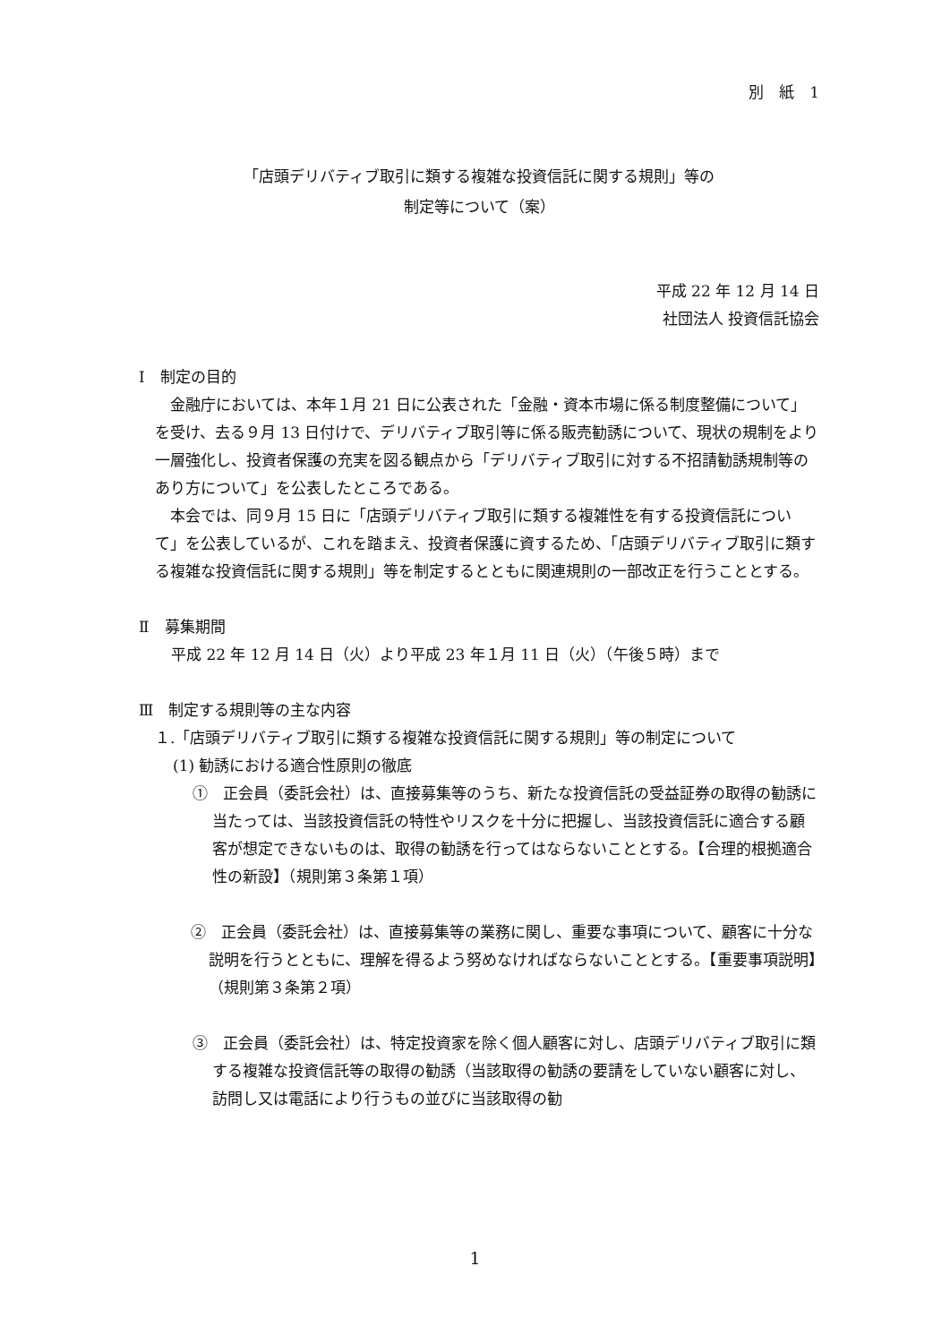別　紙　1
「店頭デリバティブ取引に類する複雑な投資信託に関する規則」等の
制定等について（案）
平成 22 年 12 月 14 日
社団法人 投資信託協会
Ⅰ　制定の目的
金融庁においては、本年１月 21 日に公表された「金融・資本市場に係る制度整備について」を受け、去る９月 13 日付けで、デリバティブ取引等に係る販売勧誘について、現状の規制をより一層強化し、投資者保護の充実を図る観点から「デリバティブ取引に対する不招請勧誘規制等のあり方について」を公表したところである。
本会では、同９月 15 日に「店頭デリバティブ取引に類する複雑性を有する投資信託について」を公表しているが、これを踏まえ、投資者保護に資するため、「店頭デリバティブ取引に類する複雑な投資信託に関する規則」等を制定するとともに関連規則の一部改正を行うこととする。
Ⅱ　募集期間
平成 22 年 12 月 14 日（火）より平成 23 年１月 11 日（火）（午後５時）まで
Ⅲ　制定する規則等の主な内容
１.「店頭デリバティブ取引に類する複雑な投資信託に関する規則」等の制定について
(1) 勧誘における適合性原則の徹底
①　正会員（委託会社）は、直接募集等のうち、新たな投資信託の受益証券の取得の勧誘に当たっては、当該投資信託の特性やリスクを十分に把握し、当該投資信託に適合する顧客が想定できないものは、取得の勧誘を行ってはならないこととする。【合理的根拠適合性の新設】（規則第３条第１項）
②　正会員（委託会社）は、直接募集等の業務に関し、重要な事項について、顧客に十分な説明を行うとともに、理解を得るよう努めなければならないこととする。【重要事項説明】（規則第３条第２項）
③　正会員（委託会社）は、特定投資家を除く個人顧客に対し、店頭デリバティブ取引に類する複雑な投資信託等の取得の勧誘（当該取得の勧誘の要請をしていない顧客に対し、訪問し又は電話により行うもの並びに当該取得の勧
1